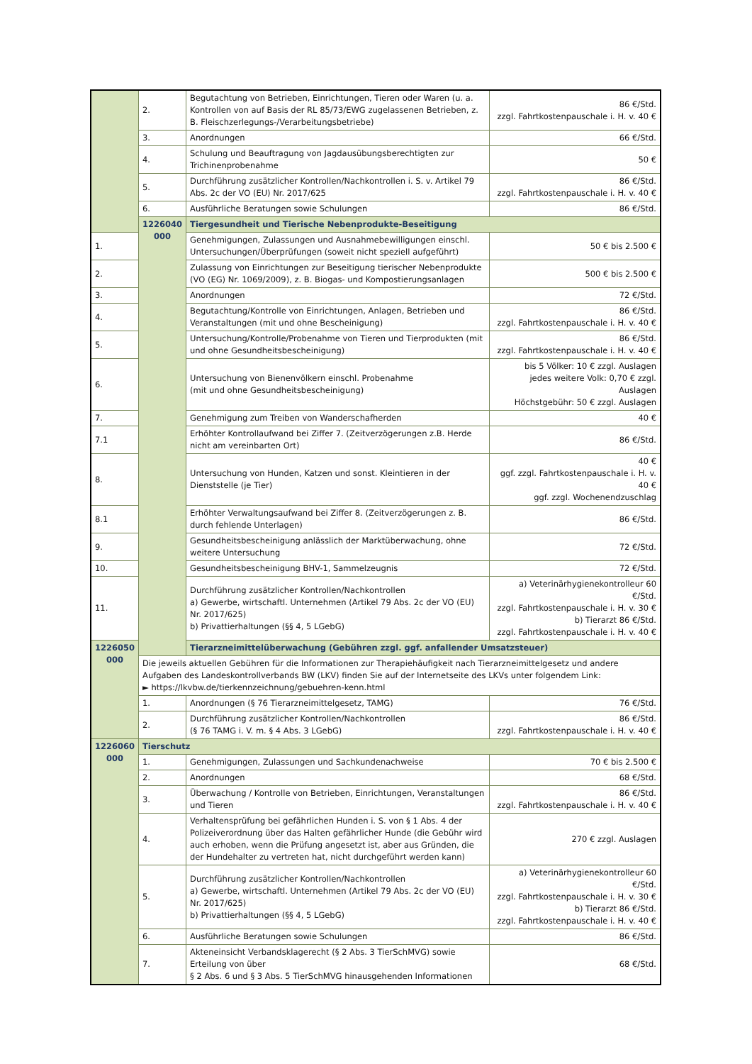| | 2. | Begutachtung von Betrieben, Einrichtungen, Tieren oder Waren (u. a. Kontrollen von auf Basis der RL 85/73/EWG zugelassenen Betrieben, z. B. Fleischzerlegungs-/Verarbeitungsbetriebe) | 86 €/Std. zzgl. Fahrtkostenpauschale i. H. v. 40 € |
| | 3. | Anordnungen | 66 €/Std. |
| | 4. | Schulung und Beauftragung von Jagdausübungsberechtigten zur Trichinenprobenahme | 50 € |
| | 5. | Durchführung zusätzlicher Kontrollen/Nachkontrollen i. S. v. Artikel 79 Abs. 2c der VO (EU) Nr. 2017/625 | 86 €/Std. zzgl. Fahrtkostenpauschale i. H. v. 40 € |
| | 6. | Ausführliche Beratungen sowie Schulungen | 86 €/Std. |
| | 1226040 000 | Tiergesundheit und Tierische Nebenprodukte-Beseitigung | |
| 1. | | Genehmigungen, Zulassungen und Ausnahmebewilligungen einschl. Untersuchungen/Überprüfungen (soweit nicht speziell aufgeführt) | 50 € bis 2.500 € |
| 2. | | Zulassung von Einrichtungen zur Beseitigung tierischer Nebenprodukte (VO (EG) Nr. 1069/2009), z. B. Biogas- und Kompostierungsanlagen | 500 € bis 2.500 € |
| 3. | | Anordnungen | 72 €/Std. |
| 4. | | Begutachtung/Kontrolle von Einrichtungen, Anlagen, Betrieben und Veranstaltungen (mit und ohne Bescheinigung) | 86 €/Std. zzgl. Fahrtkostenpauschale i. H. v. 40 € |
| 5. | | Untersuchung/Kontrolle/Probenahme von Tieren und Tierprodukten (mit und ohne Gesundheitsbescheinigung) | 86 €/Std. zzgl. Fahrtkostenpauschale i. H. v. 40 € |
| 6. | | Untersuchung von Bienenvölkern einschl. Probenahme (mit und ohne Gesundheitsbescheinigung) | bis 5 Völker: 10 € zzgl. Auslagen jedes weitere Volk: 0,70 € zzgl. Auslagen Höchstgebühr: 50 € zzgl. Auslagen |
| 7. | | Genehmigung zum Treiben von Wanderschafherden | 40 € |
| 7.1 | | Erhöhter Kontrollaufwand bei Ziffer 7. (Zeitverzögerungen z.B. Herde nicht am vereinbarten Ort) | 86 €/Std. |
| 8. | | Untersuchung von Hunden, Katzen und sonst. Kleintieren in der Dienststelle (je Tier) | 40 € ggf. zzgl. Fahrtkostenpauschale i. H. v. 40 € ggf. zzgl. Wochenendzuschlag |
| 8.1 | | Erhöhter Verwaltungsaufwand bei Ziffer 8. (Zeitverzögerungen z. B. durch fehlende Unterlagen) | 86 €/Std. |
| 9. | | Gesundheitsbescheinigung anlässlich der Marktüberwachung, ohne weitere Untersuchung | 72 €/Std. |
| 10. | | Gesundheitsbescheinigung BHV-1, Sammelzeugnis | 72 €/Std. |
| 11. | | Durchführung zusätzlicher Kontrollen/Nachkontrollen a) Gewerbe, wirtschaftl. Unternehmen (Artikel 79 Abs. 2c der VO (EU) Nr. 2017/625) b) Privattierhaltungen (§§ 4, 5 LGebG) | a) Veterinärhygienekontrolleur 60 €/Std. zzgl. Fahrtkostenpauschale i. H. v. 30 € b) Tierarzt 86 €/Std. zzgl. Fahrtkostenpauschale i. H. v. 40 € |
| 1226050 000 | | Tierarzneimittelüberwachung (Gebühren zzgl. ggf. anfallender Umsatzsteuer) | |
| | Die jeweils aktuellen Gebühren für die Informationen zur Therapiehäufigkeit nach Tierarzneimittelgesetz und andere Aufgaben des Landeskontrollverbands BW (LKV) finden Sie auf der Internetseite des LKVs unter folgendem Link: ► https://lkvbw.de/tierkennzeichnung/gebuehren-kenn.html | | |
| | 1. | Anordnungen (§ 76 Tierarzneimittelgesetz, TAMG) | 76 €/Std. |
| | 2. | Durchführung zusätzlicher Kontrollen/Nachkontrollen (§ 76 TAMG i. V. m. § 4 Abs. 3 LGebG) | 86 €/Std. zzgl. Fahrtkostenpauschale i. H. v. 40 € |
| 1226060 000 | Tierschutz | | |
| | 1. | Genehmigungen, Zulassungen und Sachkundenachweise | 70 € bis 2.500 € |
| | 2. | Anordnungen | 68 €/Std. |
| | 3. | Überwachung / Kontrolle von Betrieben, Einrichtungen, Veranstaltungen und Tieren | 86 €/Std. zzgl. Fahrtkostenpauschale i. H. v. 40 € |
| | 4. | Verhaltensprüfung bei gefährlichen Hunden i. S. von § 1 Abs. 4 der Polizeiverordnung über das Halten gefährlicher Hunde (die Gebühr wird auch erhoben, wenn die Prüfung angesetzt ist, aber aus Gründen, die der Hundehalter zu vertreten hat, nicht durchgeführt werden kann) | 270 € zzgl. Auslagen |
| | 5. | Durchführung zusätzlicher Kontrollen/Nachkontrollen a) Gewerbe, wirtschaftl. Unternehmen (Artikel 79 Abs. 2c der VO (EU) Nr. 2017/625) b) Privattierhaltungen (§§ 4, 5 LGebG) | a) Veterinärhygienekontrolleur 60 €/Std. zzgl. Fahrtkostenpauschale i. H. v. 30 € b) Tierarzt 86 €/Std. zzgl. Fahrtkostenpauschale i. H. v. 40 € |
| | 6. | Ausführliche Beratungen sowie Schulungen | 86 €/Std. |
| | 7. | Akteneinsicht Verbandsklagerecht (§ 2 Abs. 3 TierSchMVG) sowie Erteilung von über § 2 Abs. 6 und § 3 Abs. 5 TierSchMVG hinausgehenden Informationen | 68 €/Std. |